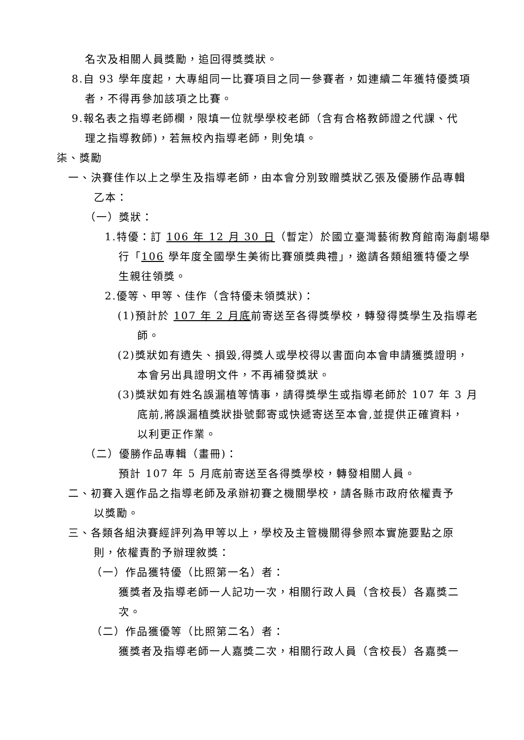名次及相關人員獎勵，追回得獎獎狀。
8.自 93 學年度起，大專組同一比賽項目之同一參賽者，如連續二年獲特優獎項
者，不得再參加該項之比賽。
9.報名表之指導老師欄，限填一位就學學校老師（含有合格教師證之代課、代
理之指導教師)，若無校內指導老師，則免填。
柒、獎勵
一、決賽佳作以上之學生及指導老師，由本會分別致贈獎狀乙張及優勝作品專輯
乙本：
（一）獎狀：
1.特優：訂 106 年 12 月 30 日（暫定）於國立臺灣藝術教育館南海劇場舉
行「106 學年度全國學生美術比賽頒獎典禮」，邀請各類組獲特優之學
生親往領獎。
2.優等、甲等、佳作（含特優未領獎狀)：
(1)預計於 107 年 2 月底前寄送至各得獎學校，轉發得獎學生及指導老
師。
(2)獎狀如有遺失、損毀,得獎人或學校得以書面向本會申請獲獎證明，
本會另出具證明文件，不再補發獎狀。
(3)獎狀如有姓名誤漏植等情事，請得獎學生或指導老師於 107 年 3 月
底前,將誤漏植獎狀掛號郵寄或快遞寄送至本會,並提供正確資料，
以利更正作業。
（二）優勝作品專輯（畫冊)：
預計 107 年 5 月底前寄送至各得獎學校，轉發相關人員。
二、初賽入選作品之指導老師及承辦初賽之機關學校，請各縣市政府依權責予
以獎勵。
三、各類各組決賽經評列為甲等以上，學校及主管機關得參照本實施要點之原
則，依權責酌予辦理敘獎：
（一）作品獲特優（比照第一名）者：
獲獎者及指導老師一人記功一次，相關行政人員（含校長）各嘉獎二
次。
（二）作品獲優等（比照第二名）者：
獲獎者及指導老師一人嘉獎二次，相關行政人員（含校長）各嘉獎一